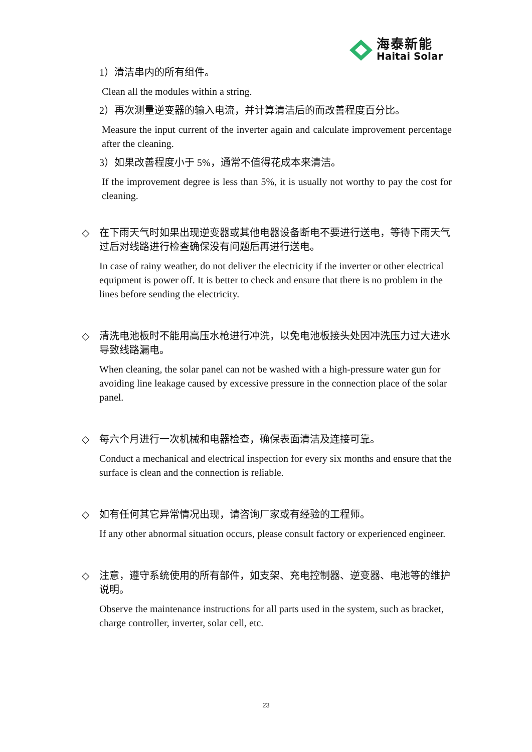海泰新能
Haitai Solar
1）清洁串内的所有组件。
Clean all the modules within a string.
2）再次测量逆变器的输入电流，并计算清洁后的而改善程度百分比。
Measure the input current of the inverter again and calculate improvement percentage after the cleaning.
3）如果改善程度小于 5%，通常不值得花成本来清洁。
If the improvement degree is less than 5%, it is usually not worthy to pay the cost for cleaning.
◇ 在下雨天气时如果出现逆变器或其他电器设备断电不要进行送电，等待下雨天气过后对线路进行检查确保没有问题后再进行送电。
In case of rainy weather, do not deliver the electricity if the inverter or other electrical equipment is power off. It is better to check and ensure that there is no problem in the lines before sending the electricity.
◇ 清洗电池板时不能用高压水枪进行冲洗，以免电池板接头处因冲洗压力过大进水导致线路漏电。
When cleaning, the solar panel can not be washed with a high-pressure water gun for avoiding line leakage caused by excessive pressure in the connection place of the solar panel.
◇ 每六个月进行一次机械和电器检查，确保表面清洁及连接可靠。
Conduct a mechanical and electrical inspection for every six months and ensure that the surface is clean and the connection is reliable.
◇ 如有任何其它异常情况出现，请咨询厂家或有经验的工程师。
If any other abnormal situation occurs, please consult factory or experienced engineer.
◇ 注意，遵守系统使用的所有部件，如支架、充电控制器、逆变器、电池等的维护说明。
Observe the maintenance instructions for all parts used in the system, such as bracket, charge controller, inverter, solar cell, etc.
23